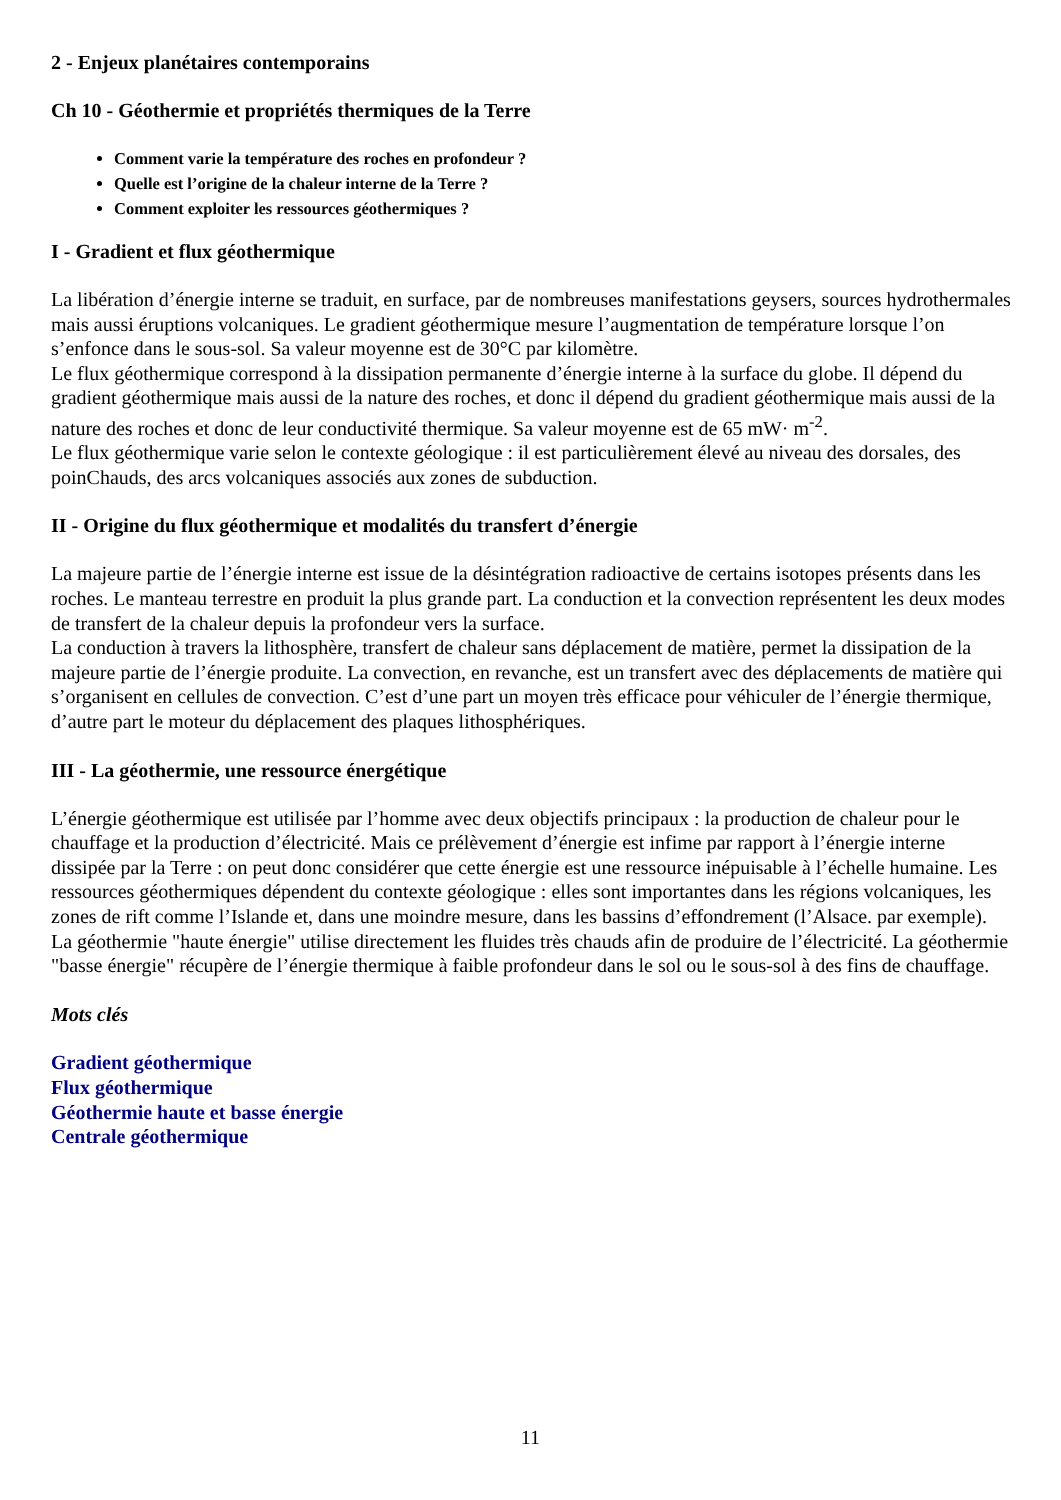2 - Enjeux planétaires contemporains
Ch 10 - Géothermie et propriétés thermiques de la Terre
Comment varie la température des roches en profondeur ?
Quelle est l’origine de la chaleur interne de la Terre ?
Comment exploiter les ressources géothermiques ?
I - Gradient et flux géothermique
La libération d’énergie interne se traduit, en surface, par de nombreuses manifestations geysers, sources hydrothermales mais aussi éruptions volcaniques. Le gradient géothermique mesure l’augmentation de température lorsque l’on s’enfonce dans le sous-sol. Sa valeur moyenne est de 30°C par kilomètre.
Le flux géothermique correspond à la dissipation permanente d’énergie interne à la surface du globe. Il dépend du gradient géothermique mais aussi de la nature des roches, et donc il dépend du gradient géothermique mais aussi de la nature des roches et donc de leur conductivité thermique. Sa valeur moyenne est de 65 mW· m<sup>-2</sup>.
Le flux géothermique varie selon le contexte géologique : il est particulièrement élevé au niveau des dorsales, des poinChauds, des arcs volcaniques associés aux zones de subduction.
II - Origine du flux géothermique et modalités du transfert d’énergie
La majeure partie de l’énergie interne est issue de la désintégration radioactive de certains isotopes présents dans les roches. Le manteau terrestre en produit la plus grande part. La conduction et la convection représentent les deux modes de transfert de la chaleur depuis la profondeur vers la surface.
La conduction à travers la lithosphère, transfert de chaleur sans déplacement de matière, permet la dissipation de la majeure partie de l’énergie produite. La convection, en revanche, est un transfert avec des déplacements de matière qui s’organisent en cellules de convection. C’est d’une part un moyen très efficace pour véhiculer de l’énergie thermique, d’autre part le moteur du déplacement des plaques lithosphériques.
III - La géothermie, une ressource énergétique
L’énergie géothermique est utilisée par l’homme avec deux objectifs principaux : la production de chaleur pour le chauffage et la production d’électricité. Mais ce prélèvement d’énergie est infime par rapport à l’énergie interne dissipée par la Terre : on peut donc considérer que cette énergie est une ressource inépuisable à l’échelle humaine. Les ressources géothermiques dépendent du contexte géologique : elles sont importantes dans les régions volcaniques, les zones de rift comme l’Islande et, dans une moindre mesure, dans les bassins d’effondrement (l’Alsace. par exemple). La géothermie "haute énergie" utilise directement les fluides très chauds afin de produire de l’électricité. La géothermie "basse énergie" récupère de l’énergie thermique à faible profondeur dans le sol ou le sous-sol à des fins de chauffage.
Mots clés
Gradient géothermique
Flux géothermique
Géothermie haute et basse énergie
Centrale géothermique
11